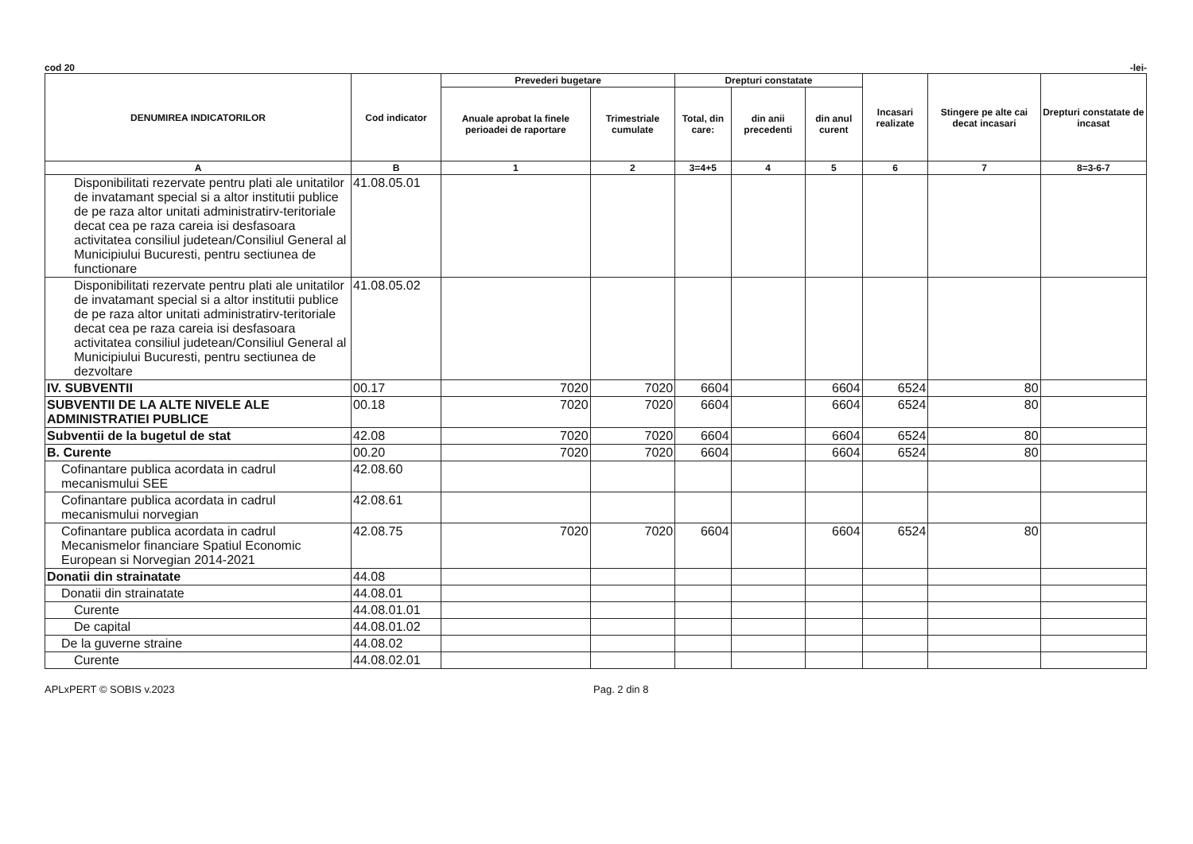cod 20 -lei-
| DENUMIREA INDICATORILOR | Cod indicator | Prevederi bugetare | | Drepturi constatate | | | Incasari realizate | Stingere pe alte cai decat incasari | Drepturi constatate de incasat |
| --- | --- | --- | --- | --- | --- | --- | --- | --- | --- |
| | | Anuale aprobat la finele perioadei de raportare | Trimestriale cumulate | Total, din care: | din anii precedenti | din anul curent | | | |
| A | B | 1 | 2 | 3=4+5 | 4 | 5 | 6 | 7 | 8=3-6-7 |
| Disponibilitati rezervate pentru plati ale unitatilor de invatamant special si a altor institutii publice de pe raza altor unitati administratirv-teritoriale decat cea pe raza careia isi desfasoara activitatea consiliul judetean/Consiliul General al Municipiului Bucuresti, pentru sectiunea de functionare | 41.08.05.01 | | | | | | | | |
| Disponibilitati rezervate pentru plati ale unitatilor de invatamant special si a altor institutii publice de pe raza altor unitati administratirv-teritoriale decat cea pe raza careia isi desfasoara activitatea consiliul judetean/Consiliul General al Municipiului Bucuresti, pentru sectiunea de dezvoltare | 41.08.05.02 | | | | | | | | |
| IV. SUBVENTII | 00.17 | 7020 | 7020 | 6604 | | 6604 | 6524 | 80 | |
| SUBVENTII DE LA ALTE NIVELE ALE ADMINISTRATIEI PUBLICE | 00.18 | 7020 | 7020 | 6604 | | 6604 | 6524 | 80 | |
| Subventii de la bugetul de stat | 42.08 | 7020 | 7020 | 6604 | | 6604 | 6524 | 80 | |
| B. Curente | 00.20 | 7020 | 7020 | 6604 | | 6604 | 6524 | 80 | |
| Cofinantare publica acordata in cadrul mecanismului SEE | 42.08.60 | | | | | | | | |
| Cofinantare publica acordata in cadrul mecanismului norvegian | 42.08.61 | | | | | | | | |
| Cofinantare publica acordata in cadrul Mecanismelor financiare Spatiul Economic European si Norvegian 2014-2021 | 42.08.75 | 7020 | 7020 | 6604 | | 6604 | 6524 | 80 | |
| Donatii din strainatate | 44.08 | | | | | | | | |
| Donatii din strainatate | 44.08.01 | | | | | | | | |
| Curente | 44.08.01.01 | | | | | | | | |
| De capital | 44.08.01.02 | | | | | | | | |
| De la guverne straine | 44.08.02 | | | | | | | | |
| Curente | 44.08.02.01 | | | | | | | | |
APLxPERT © SOBIS v.2023 Pag. 2 din 8